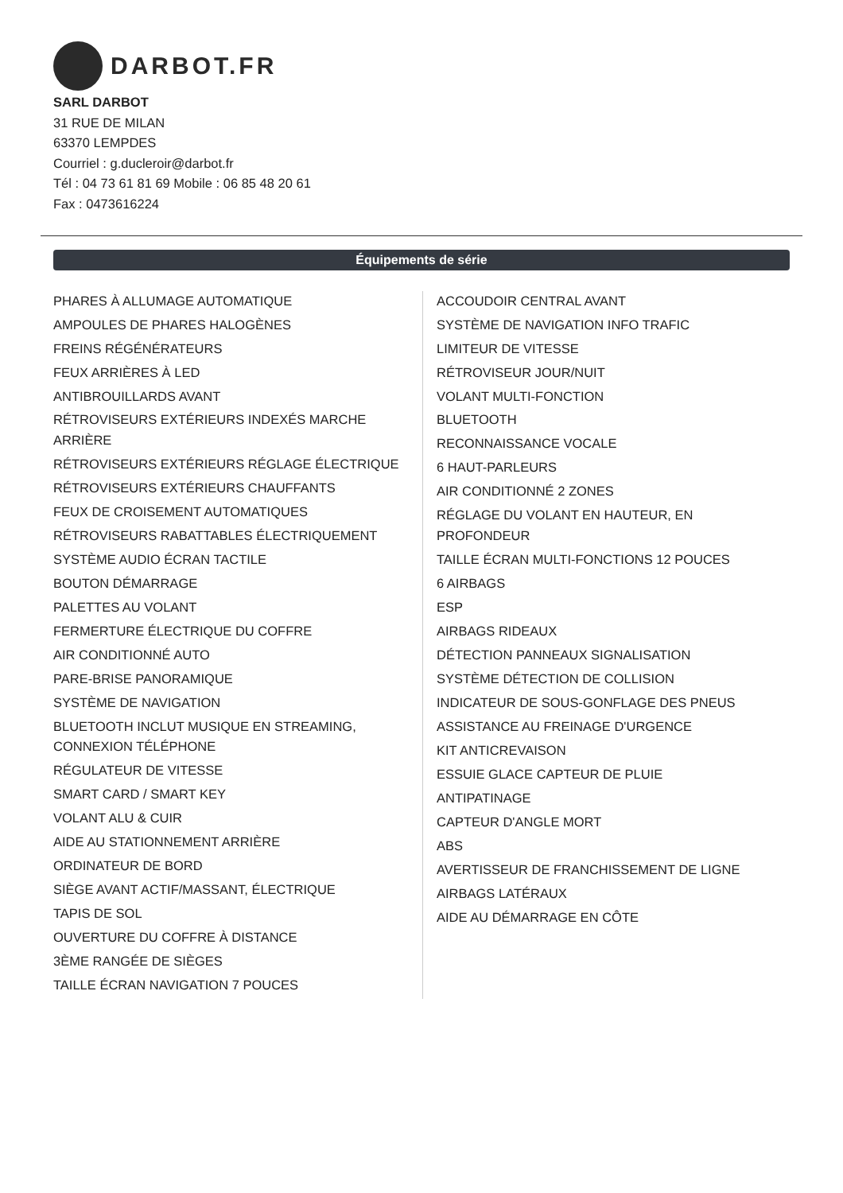DARBOT.FR
SARL DARBOT
31 RUE DE MILAN
63370 LEMPDES
Courriel : g.ducleroir@darbot.fr
Tél : 04 73 61 81 69 Mobile : 06 85 48 20 61
Fax : 0473616224
Équipements de série
PHARES À ALLUMAGE AUTOMATIQUE
AMPOULES DE PHARES HALOGÈNES
FREINS RÉGÉNÉRATEURS
FEUX ARRIÈRES À LED
ANTIBROUILLARDS AVANT
RÉTROVISEURS EXTÉRIEURS INDEXÉS MARCHE ARRIÈRE
RÉTROVISEURS EXTÉRIEURS RÉGLAGE ÉLECTRIQUE
RÉTROVISEURS EXTÉRIEURS CHAUFFANTS
FEUX DE CROISEMENT AUTOMATIQUES
RÉTROVISEURS RABATTABLES ÉLECTRIQUEMENT
SYSTÈME AUDIO ÉCRAN TACTILE
BOUTON DÉMARRAGE
PALETTES AU VOLANT
FERMERTURE ÉLECTRIQUE DU COFFRE
AIR CONDITIONNÉ AUTO
PARE-BRISE PANORAMIQUE
SYSTÈME DE NAVIGATION
BLUETOOTH INCLUT MUSIQUE EN STREAMING, CONNEXION TÉLÉPHONE
RÉGULATEUR DE VITESSE
SMART CARD / SMART KEY
VOLANT ALU & CUIR
AIDE AU STATIONNEMENT ARRIÈRE
ORDINATEUR DE BORD
SIÈGE AVANT ACTIF/MASSANT, ÉLECTRIQUE
TAPIS DE SOL
OUVERTURE DU COFFRE À DISTANCE
3ÈME RANGÉE DE SIÈGES
TAILLE ÉCRAN NAVIGATION 7 POUCES
ACCOUDOIR CENTRAL AVANT
SYSTÈME DE NAVIGATION INFO TRAFIC
LIMITEUR DE VITESSE
RÉTROVISEUR JOUR/NUIT
VOLANT MULTI-FONCTION
BLUETOOTH
RECONNAISSANCE VOCALE
6 HAUT-PARLEURS
AIR CONDITIONNÉ 2 ZONES
RÉGLAGE DU VOLANT EN HAUTEUR, EN PROFONDEUR
TAILLE ÉCRAN MULTI-FONCTIONS 12 POUCES
6 AIRBAGS
ESP
AIRBAGS RIDEAUX
DÉTECTION PANNEAUX SIGNALISATION
SYSTÈME DÉTECTION DE COLLISION
INDICATEUR DE SOUS-GONFLAGE DES PNEUS
ASSISTANCE AU FREINAGE D'URGENCE
KIT ANTICREVAISON
ESSUIE GLACE CAPTEUR DE PLUIE
ANTIPATINAGE
CAPTEUR D'ANGLE MORT
ABS
AVERTISSEUR DE FRANCHISSEMENT DE LIGNE
AIRBAGS LATÉRAUX
AIDE AU DÉMARRAGE EN CÔTE